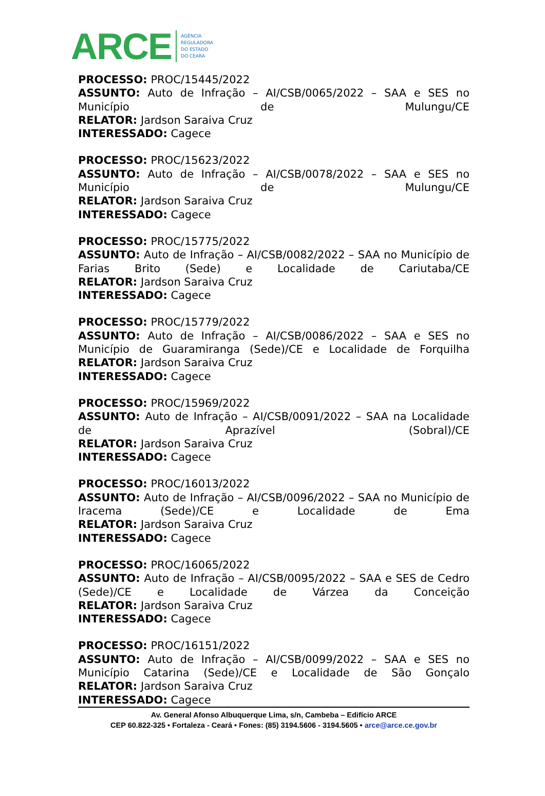ARCE AGÊNCIA
REGULADORA
DO ESTADO
DO CEARÁ
PROCESSO: PROC/15445/2022
ASSUNTO: Auto de Infração – AI/CSB/0065/2022 – SAA e SES no Município de Mulungu/CE
RELATOR: Jardson Saraiva Cruz
INTERESSADO: Cagece
PROCESSO: PROC/15623/2022
ASSUNTO: Auto de Infração – AI/CSB/0078/2022 – SAA e SES no Município de Mulungu/CE
RELATOR: Jardson Saraiva Cruz
INTERESSADO: Cagece
PROCESSO: PROC/15775/2022
ASSUNTO: Auto de Infração – AI/CSB/0082/2022 – SAA no Município de Farias Brito (Sede) e Localidade de Cariutaba/CE
RELATOR: Jardson Saraiva Cruz
INTERESSADO: Cagece
PROCESSO: PROC/15779/2022
ASSUNTO: Auto de Infração – AI/CSB/0086/2022 – SAA e SES no Município de Guaramiranga (Sede)/CE e Localidade de Forquilha
RELATOR: Jardson Saraiva Cruz
INTERESSADO: Cagece
PROCESSO: PROC/15969/2022
ASSUNTO: Auto de Infração – AI/CSB/0091/2022 – SAA na Localidade de Aprazível (Sobral)/CE
RELATOR: Jardson Saraiva Cruz
INTERESSADO: Cagece
PROCESSO: PROC/16013/2022
ASSUNTO: Auto de Infração – AI/CSB/0096/2022 – SAA no Município de Iracema (Sede)/CE e Localidade de Ema
RELATOR: Jardson Saraiva Cruz
INTERESSADO: Cagece
PROCESSO: PROC/16065/2022
ASSUNTO: Auto de Infração – AI/CSB/0095/2022 – SAA e SES de Cedro (Sede)/CE e Localidade de Várzea da Conceição
RELATOR: Jardson Saraiva Cruz
INTERESSADO: Cagece
PROCESSO: PROC/16151/2022
ASSUNTO: Auto de Infração – AI/CSB/0099/2022 – SAA e SES no Município Catarina (Sede)/CE e Localidade de São Gonçalo
RELATOR: Jardson Saraiva Cruz
INTERESSADO: Cagece
Av. General Afonso Albuquerque Lima, s/n, Cambeba – Edifício ARCE
CEP 60.822-325 • Fortaleza - Ceará • Fones: (85) 3194.5606 - 3194.5605 • arce@arce.ce.gov.br